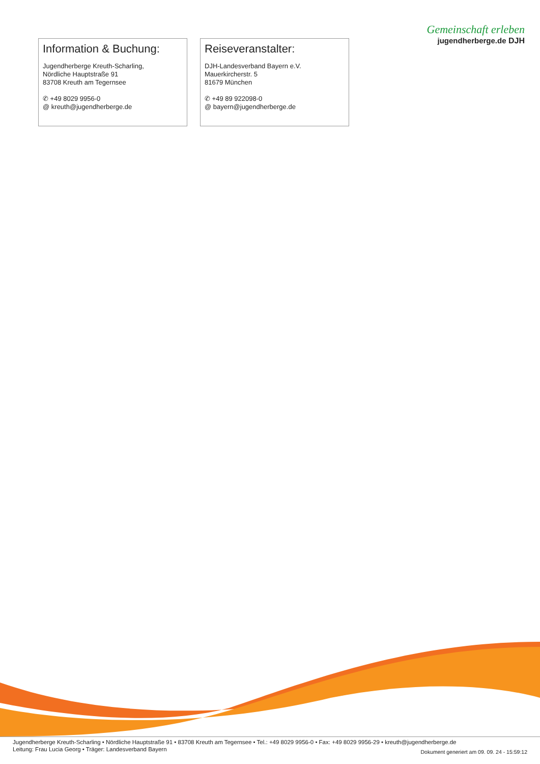Gemeinschaft erleben
jugendherberge.de DJH
Information & Buchung:
Jugendherberge Kreuth-Scharling,
Nördliche Hauptstraße 91
83708 Kreuth am Tegernsee
✆ +49 8029 9956-0
@ kreuth@jugendherberge.de
Reiseveranstalter:
DJH-Landesverband Bayern e.V.
Mauerkircherstr. 5
81679 München
✆ +49 89 922098-0
@ bayern@jugendherberge.de
Jugendherberge Kreuth-Scharling • Nördliche Hauptstraße 91 • 83708 Kreuth am Tegernsee • Tel.: +49 8029 9956-0 • Fax: +49 8029 9956-29 • kreuth@jugendherberge.de
Leitung: Frau Lucia Georg • Träger: Landesverband Bayern
Dokument generiert am 09. 09. 24 - 15:59:12